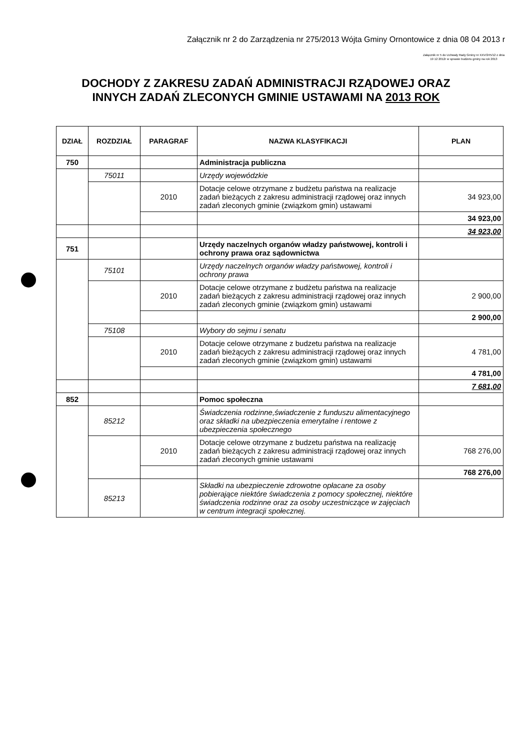Załącznik nr 2 do Zarządzenia nr 275/2013 Wójta Gminy Ornontowice z dnia 08 04 2013 r
Załącznik nr 5 do Uchwały Rady Gminy nr XXV/245/12 z dnia 19 12 2012r w sprawie budżetu gminy na rok 2013
DOCHODY Z ZAKRESU ZADAŃ ADMINISTRACJI RZĄDOWEJ ORAZ
INNYCH ZADAŃ ZLECONYCH GMINIE USTAWAMI NA 2013 ROK
| DZIAŁ | ROZDZIAŁ | PARAGRAF | NAZWA KLASYFIKACJI | PLAN |
| --- | --- | --- | --- | --- |
| 750 | | | Administracja publiczna | |
| | 75011 | | Urzędy wojewódzkie | |
| | | 2010 | Dotacje celowe otrzymane z budżetu państwa na realizacje zadań bieżących z zakresu administracji rządowej oraz innych zadań zleconych gminie (związkom gmin) ustawami | 34 923,00 |
| | | | | 34 923,00 |
| | | | | 34 923,00 |
| 751 | | | Urzędy naczelnych organów władzy państwowej, kontroli i ochrony prawa oraz sądownictwa | |
| | 75101 | | Urzędy naczelnych organów władzy państwowej, kontroli i ochrony prawa | |
| | | 2010 | Dotacje celowe otrzymane z budżetu państwa na realizacje zadań bieżących z zakresu administracji rządowej oraz innych zadań zleconych gminie (związkom gmin) ustawami | 2 900,00 |
| | | | | 2 900,00 |
| | 75108 | | Wybory do sejmu i senatu | |
| | | 2010 | Dotacje celowe otrzymane z budzetu państwa na realizacje zadań bieżących z zakresu administracji rządowej oraz innych zadań zleconych gminie (związkom gmin) ustawami | 4 781,00 |
| | | | | 4 781,00 |
| | | | | 7 681,00 |
| 852 | | | Pomoc społeczna | |
| | 85212 | | Świadczenia rodzinne,świadczenie z funduszu alimentacyjnego oraz składki na ubezpieczenia emerytalne i rentowe z ubezpieczenia społecznego | |
| | | 2010 | Dotacje celowe otrzymane z budzetu państwa na realizację zadań bieżących z zakresu administracji rządowej oraz innych zadań zleconych gminie ustawami | 768 276,00 |
| | | | | 768 276,00 |
| | 85213 | | Składki na ubezpieczenie zdrowotne opłacane za osoby pobierające niektóre świadczenia z pomocy społecznej, niektóre świadczenia rodzinne oraz za osoby uczestniczące w zajęciach w centrum integracji społecznej. | |